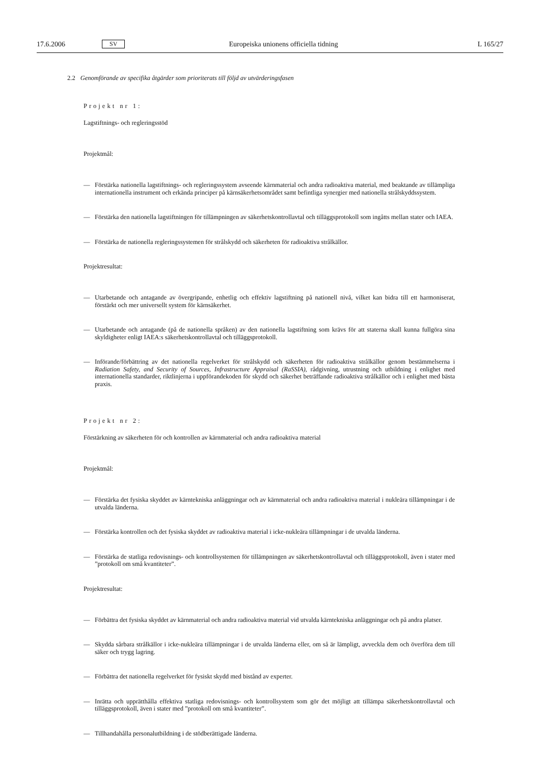17.6.2006 SV Europeiska unionens officiella tidning L 165/27
2.2 Genomförande av specifika åtgärder som prioriterats till följd av utvärderingsfasen
Projekt nr 1:
Lagstiftnings- och regleringsstöd
Projektmål:
— Förstärka nationella lagstiftnings- och regleringssystem avseende kärnmaterial och andra radioaktiva material, med beaktande av tillämpliga internationella instrument och erkända principer på kärnsäkerhetsområdet samt befintliga synergier med nationella strålskyddssystem.
— Förstärka den nationella lagstiftningen för tillämpningen av säkerhetskontrollavtal och tilläggsprotokoll som ingåtts mellan stater och IAEA.
— Förstärka de nationella regleringssystemen för strålskydd och säkerheten för radioaktiva strålkällor.
Projektresultat:
— Utarbetande och antagande av övergripande, enhetlig och effektiv lagstiftning på nationell nivå, vilket kan bidra till ett harmoniserat, förstärkt och mer universellt system för kärnsäkerhet.
— Utarbetande och antagande (på de nationella språken) av den nationella lagstiftning som krävs för att staterna skall kunna fullgöra sina skyldigheter enligt IAEA:s säkerhetskontrollavtal och tilläggsprotokoll.
— Införande/förbättring av det nationella regelverket för strålskydd och säkerheten för radioaktiva strålkällor genom bestämmelserna i Radiation Safety, and Security of Sources, Infrastructure Appraisal (RaSSIA), rådgivning, utrustning och utbildning i enlighet med internationella standarder, riktlinjerna i uppförandekoden för skydd och säkerhet beträffande radioaktiva strålkällor och i enlighet med bästa praxis.
Projekt nr 2:
Förstärkning av säkerheten för och kontrollen av kärnmaterial och andra radioaktiva material
Projektmål:
— Förstärka det fysiska skyddet av kärntekniska anläggningar och av kärnmaterial och andra radioaktiva material i nukleära tillämpningar i de utvalda länderna.
— Förstärka kontrollen och det fysiska skyddet av radioaktiva material i icke-nukleära tillämpningar i de utvalda länderna.
— Förstärka de statliga redovisnings- och kontrollsystemen för tillämpningen av säkerhetskontrollavtal och tilläggsprotokoll, även i stater med ”protokoll om små kvantiteter”.
Projektresultat:
— Förbättra det fysiska skyddet av kärnmaterial och andra radioaktiva material vid utvalda kärntekniska anläggningar och på andra platser.
— Skydda sårbara strålkällor i icke-nukleära tillämpningar i de utvalda länderna eller, om så är lämpligt, avveckla dem och överföra dem till säker och trygg lagring.
— Förbättra det nationella regelverket för fysiskt skydd med bistånd av experter.
— Inrätta och upprätthålla effektiva statliga redovisnings- och kontrollsystem som gör det möjligt att tillämpa säkerhetskontrollavtal och tilläggsprotokoll, även i stater med ”protokoll om små kvantiteter”.
— Tillhandahålla personalutbildning i de stödberättigade länderna.